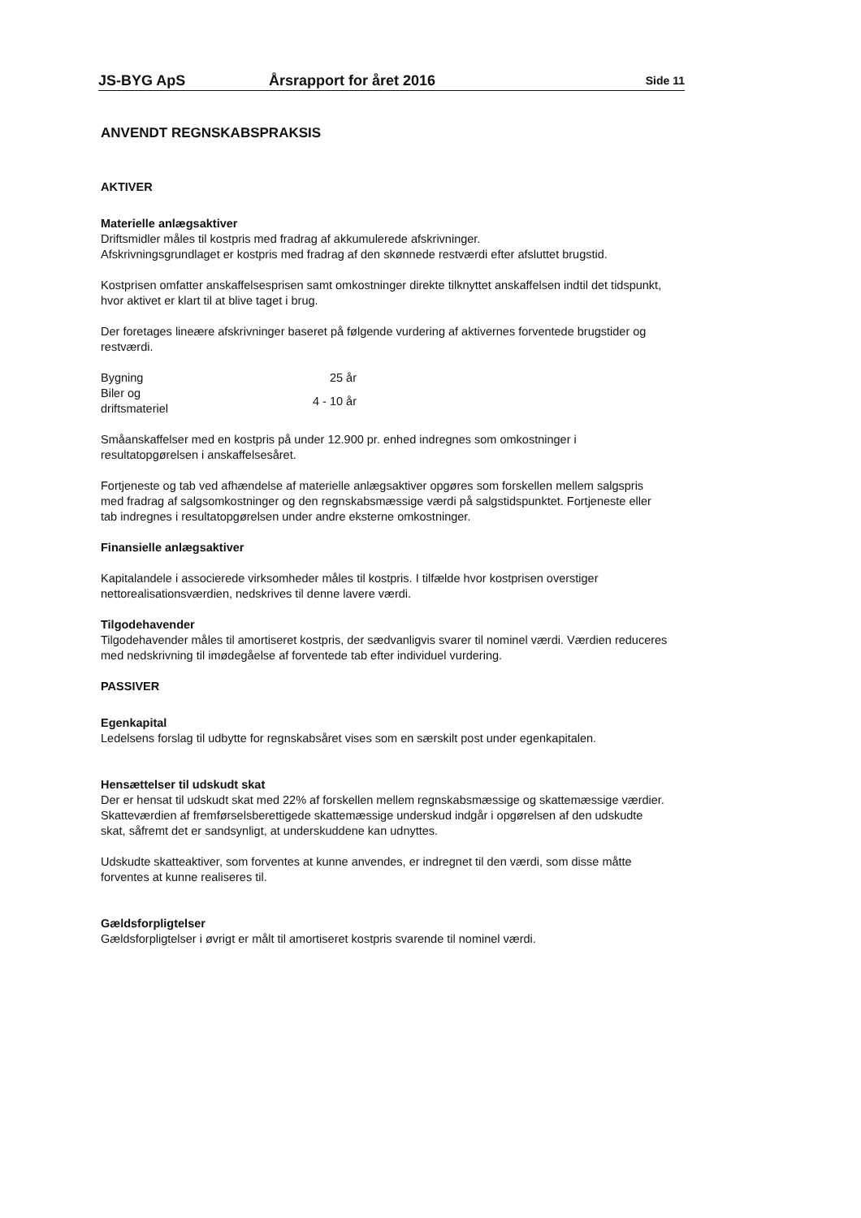JS-BYG ApS Årsrapport for året 2016 Side 11
ANVENDT REGNSKABSPRAKSIS
AKTIVER
Materielle anlægsaktiver
Driftsmidler måles til kostpris med fradrag af akkumulerede afskrivninger.
Afskrivningsgrundlaget er kostpris med fradrag af den skønnede restværdi efter afsluttet brugstid.
Kostprisen omfatter anskaffelsesprisen samt omkostninger direkte tilknyttet anskaffelsen indtil det tidspunkt, hvor aktivet er klart til at blive taget i brug.
Der foretages lineære afskrivninger baseret på følgende vurdering af aktivernes forventede brugstider og restværdi.
| Bygning | 25 år |
| Biler og driftsmateriel | 4 - 10 år |
Småanskaffelser med en kostpris på under 12.900 pr. enhed indregnes som omkostninger i resultatopgørelsen i anskaffelsesåret.
Fortjeneste og tab ved afhændelse af materielle anlægsaktiver opgøres som forskellen mellem salgspris med fradrag af salgsomkostninger og den regnskabsmæssige værdi på salgstidspunktet. Fortjeneste eller tab indregnes i resultatopgørelsen under andre eksterne omkostninger.
Finansielle anlægsaktiver
Kapitalandele i associerede virksomheder måles til kostpris. I tilfælde hvor kostprisen overstiger nettorealisationsværdien, nedskrives til denne lavere værdi.
Tilgodehavender
Tilgodehavender måles til amortiseret kostpris, der sædvanligvis svarer til nominel værdi. Værdien reduceres med nedskrivning til imødegåelse af forventede tab efter individuel vurdering.
PASSIVER
Egenkapital
Ledelsens forslag til udbytte for regnskabsåret vises som en særskilt post under egenkapitalen.
Hensættelser til udskudt skat
Der er hensat til udskudt skat med 22% af forskellen mellem regnskabsmæssige og skattemæssige værdier. Skatteværdien af fremførselsberettigede skattemæssige underskud indgår i opgørelsen af den udskudte skat, såfremt det er sandsynligt, at underskuddene kan udnyttes.
Udskudte skatteaktiver, som forventes at kunne anvendes, er indregnet til den værdi, som disse måtte forventes at kunne realiseres til.
Gældsforpligtelser
Gældsforpligtelser i øvrigt er målt til amortiseret kostpris svarende til nominel værdi.